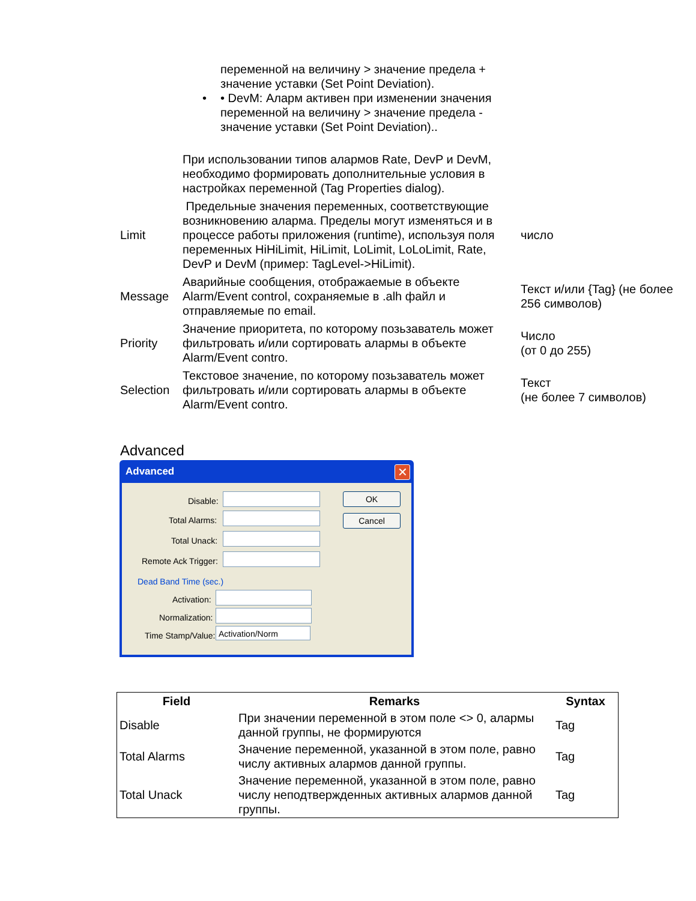переменной на величину > значение предела + значение уставки (Set Point Deviation).
• • DevM: Аларм активен при изменении значения переменной на величину > значение предела - значение уставки (Set Point Deviation)..
| | При использовании типов алармов Rate, DevP и DevM, необходимо формировать дополнительные условия в настройках переменной (Tag Properties dialog). | |
| Limit | Предельные значения переменных, соответствующие возникновению аларма. Пределы могут изменяться и в процессе работы приложения (runtime), используя поля переменных HiHiLimit, HiLimit, LoLimit, LoLoLimit, Rate, DevP и DevM (пример: TagLevel->HiLimit). | число |
| Message | Аварийные сообщения, отображаемые в объекте Alarm/Event control, сохраняемые в .alh файл и отправляемые по email. | Текст и/или {Tag} (не более 256 символов) |
| Priority | Значение приоритета, по которому позьзаватель может фильтровать и/или сортировать алармы в объекте Alarm/Event contro. | Число (от 0 до 255) |
| Selection | Текстовое значение, по которому позьзаватель может фильтровать и/или сортировать алармы в объекте Alarm/Event contro. | Текст (не более 7 символов) |
Advanced
Advanced
✕
Disable:
Total Alarms:
Total Unack:
Remote Ack Trigger:
OK
Cancel
Dead Band Time (sec.)
Activation:
Normalization:
Time Stamp/Value: Activation/Norm
| Field | Remarks | Syntax |
| --- | --- | --- |
| Disable | При значении переменной в этом поле <> 0, алармы данной группы, не формируются | Tag |
| Total Alarms | Значение переменной, указанной в этом поле, равно числу активных алармов данной группы. | Tag |
| Total Unack | Значение переменной, указанной в этом поле, равно числу неподтвержденных активных алармов данной группы. | Tag |